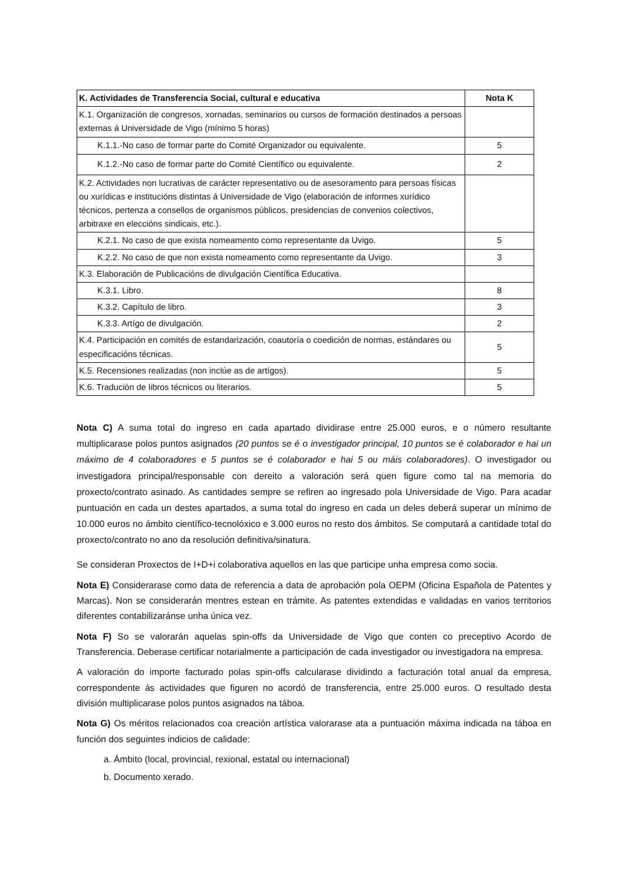| K. Actividades de Transferencia Social, cultural e educativa | Nota K |
| --- | --- |
| K.1. Organización de congresos, xornadas, seminarios ou cursos de formación destinados a persoas externas á Universidade de Vigo (mínimo 5 horas) | |
| K.1.1.-No caso de formar parte do Comité Organizador ou equivalente. | 5 |
| K.1.2.-No caso de formar parte do Comité Científico ou equivalente. | 2 |
| K.2. Actividades non lucrativas de carácter representativo ou de asesoramento para persoas físicas ou xurídicas e institucións distintas á Universidade de Vigo (elaboración de informes xurídico técnicos, pertenza a consellos de organismos públicos, presidencias de convenios colectivos, arbitraxe en eleccións sindicais, etc.). | |
| K.2.1. No caso de que exista nomeamento como representante da Uvigo. | 5 |
| K.2.2. No caso de que non exista nomeamento como representante da Uvigo. | 3 |
| K.3. Elaboración de Publicacións de divulgación Científica Educativa. | |
| K.3.1. Libro. | 8 |
| K.3.2. Capítulo de libro. | 3 |
| K.3.3. Artígo de divulgación. | 2 |
| K.4. Participación en comités de estandarización, coautoría o coedición de normas, estándares ou especificacións técnicas. | 5 |
| K.5. Recensiones realizadas (non inclúe as de artígos). | 5 |
| K.6. Tradución de libros técnicos ou literarios. | 5 |
Nota C) A suma total do ingreso en cada apartado dividirase entre 25.000 euros, e o número resultante multiplicarase polos puntos asignados (20 puntos se é o investigador principal, 10 puntos se é colaborador e hai un máximo de 4 colaboradores e 5 puntos se é colaborador e hai 5 ou máis colaboradores). O investigador ou investigadora principal/responsable con dereito a valoración será quen figure como tal na memoria do proxecto/contrato asinado. As cantidades sempre se refiren ao ingresado pola Universidade de Vigo. Para acadar puntuación en cada un destes apartados, a suma total do ingreso en cada un deles deberá superar un mínimo de 10.000 euros no ámbito científico-tecnolóxico e 3.000 euros no resto dos ámbitos. Se computará a cantidade total do proxecto/contrato no ano da resolución definitiva/sinatura.
Se consideran Proxectos de I+D+i colaborativa aquellos en las que participe unha empresa como socia.
Nota E) Considerarase como data de referencia a data de aprobación pola OEPM (Oficina Española de Patentes y Marcas). Non se considerarán mentres estean en trámite. As patentes extendidas e validadas en varios territorios diferentes contabilizaránse unha única vez.
Nota F) So se valorarán aquelas spin-offs da Universidade de Vigo que conten co preceptivo Acordo de Transferencia. Deberase certificar notarialmente a participación de cada investigador ou investigadora na empresa.
A valoración do importe facturado polas spin-offs calcularase dividindo a facturación total anual da empresa, correspondente ás actividades que figuren no acordó de transferencia, entre 25.000 euros. O resultado desta división multiplicarase polos puntos asignados na táboa.
Nota G) Os méritos relacionados coa creación artística valorarase ata a puntuación máxima indicada na táboa en función dos seguintes indicios de calidade:
a. Ámbito (local, provincial, rexional, estatal ou internacional)
b. Documento xerado.